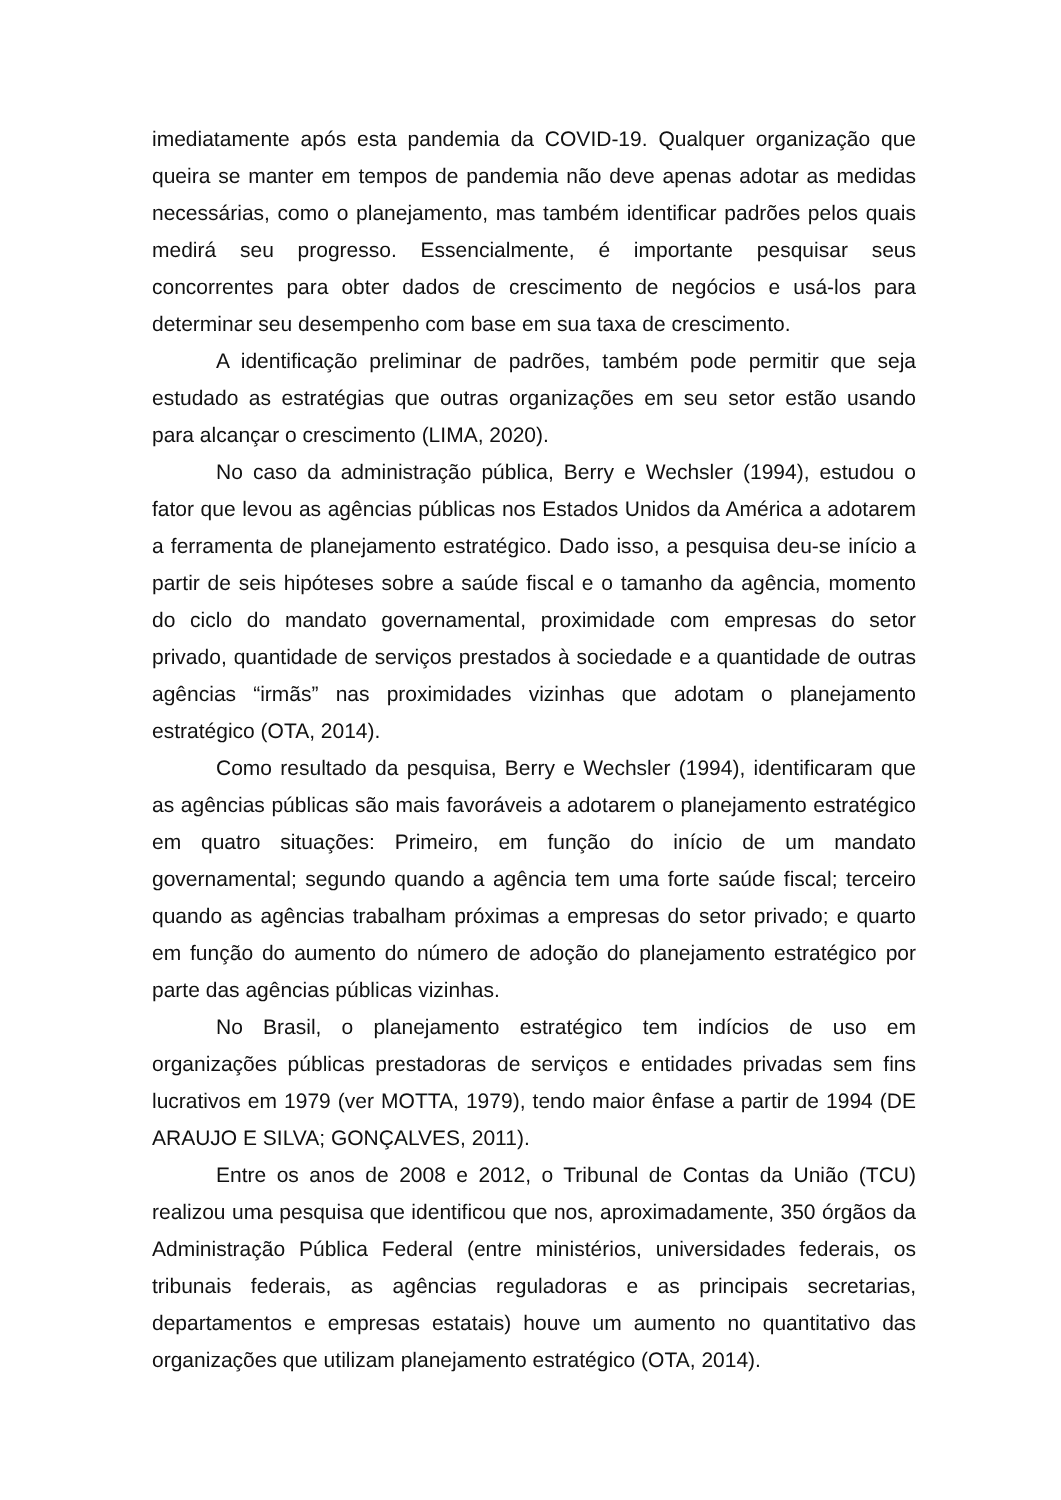imediatamente após esta pandemia da COVID-19. Qualquer organização que queira se manter em tempos de pandemia não deve apenas adotar as medidas necessárias, como o planejamento, mas também identificar padrões pelos quais medirá seu progresso. Essencialmente, é importante pesquisar seus concorrentes para obter dados de crescimento de negócios e usá-los para determinar seu desempenho com base em sua taxa de crescimento.
A identificação preliminar de padrões, também pode permitir que seja estudado as estratégias que outras organizações em seu setor estão usando para alcançar o crescimento (LIMA, 2020).
No caso da administração pública, Berry e Wechsler (1994), estudou o fator que levou as agências públicas nos Estados Unidos da América a adotarem a ferramenta de planejamento estratégico. Dado isso, a pesquisa deu-se início a partir de seis hipóteses sobre a saúde fiscal e o tamanho da agência, momento do ciclo do mandato governamental, proximidade com empresas do setor privado, quantidade de serviços prestados à sociedade e a quantidade de outras agências “irmãs” nas proximidades vizinhas que adotam o planejamento estratégico (OTA, 2014).
Como resultado da pesquisa, Berry e Wechsler (1994), identificaram que as agências públicas são mais favoráveis a adotarem o planejamento estratégico em quatro situações: Primeiro, em função do início de um mandato governamental; segundo quando a agência tem uma forte saúde fiscal; terceiro quando as agências trabalham próximas a empresas do setor privado; e quarto em função do aumento do número de adoção do planejamento estratégico por parte das agências públicas vizinhas.
No Brasil, o planejamento estratégico tem indícios de uso em organizações públicas prestadoras de serviços e entidades privadas sem fins lucrativos em 1979 (ver MOTTA, 1979), tendo maior ênfase a partir de 1994 (DE ARAUJO E SILVA; GONÇALVES, 2011).
Entre os anos de 2008 e 2012, o Tribunal de Contas da União (TCU) realizou uma pesquisa que identificou que nos, aproximadamente, 350 órgãos da Administração Pública Federal (entre ministérios, universidades federais, os tribunais federais, as agências reguladoras e as principais secretarias, departamentos e empresas estatais) houve um aumento no quantitativo das organizações que utilizam planejamento estratégico (OTA, 2014).